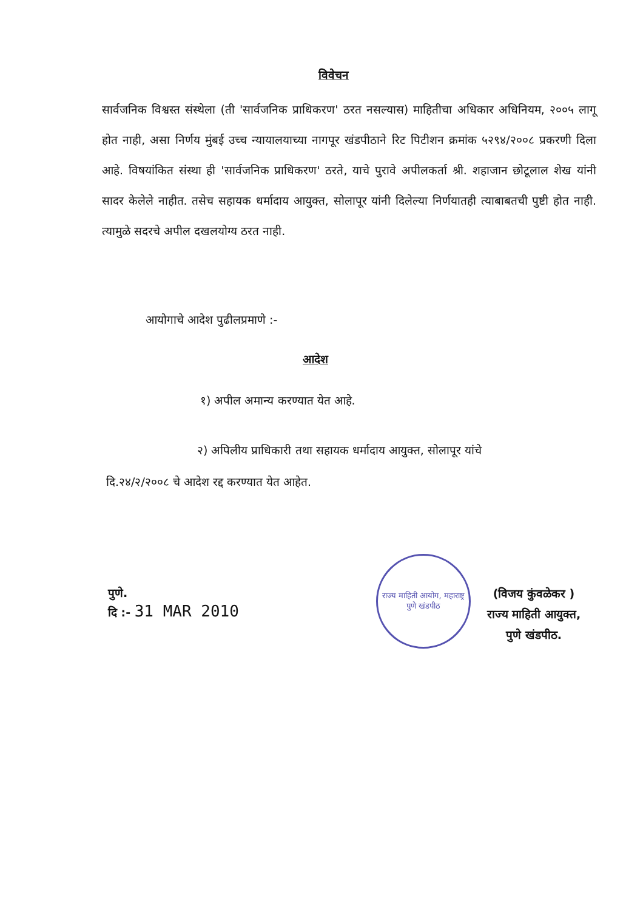विवेचन
सार्वजनिक विश्वस्त संस्थेला (ती 'सार्वजनिक प्राधिकरण' ठरत नसल्यास) माहितीचा अधिकार अधिनियम, २००५ लागू होत नाही, असा निर्णय मुंबई उच्च न्यायालयाच्या नागपूर खंडपीठाने रिट पिटीशन क्रमांक ५२९४/२००८ प्रकरणी दिला आहे. विषयांकित संस्था ही 'सार्वजनिक प्राधिकरण' ठरते, याचे पुरावे अपीलकर्ता श्री. शहाजान छोटूलाल शेख यांनी सादर केलेले नाहीत. तसेच सहायक धर्मादाय आयुक्त, सोलापूर यांनी दिलेल्या निर्णयातही त्याबाबतची पुष्टी होत नाही. त्यामुळे सदरचे अपील दखलयोग्य ठरत नाही.
आयोगाचे आदेश पुढीलप्रमाणे :-
आदेश
१) अपील अमान्य करण्यात येत आहे.
२) अपिलीय प्राधिकारी तथा सहायक धर्मादाय आयुक्त, सोलापूर यांचे
दि.२४/२/२००८ चे आदेश रद्द करण्यात येत आहेत.
पुणे.
दि :- 31 MAR 2010
राज्य माहिती आयोग, महाराष्ट्र
पुणे खंडपीठ
(विजय कुंवळेकर )
राज्य माहिती आयुक्त,
पुणे खंडपीठ.